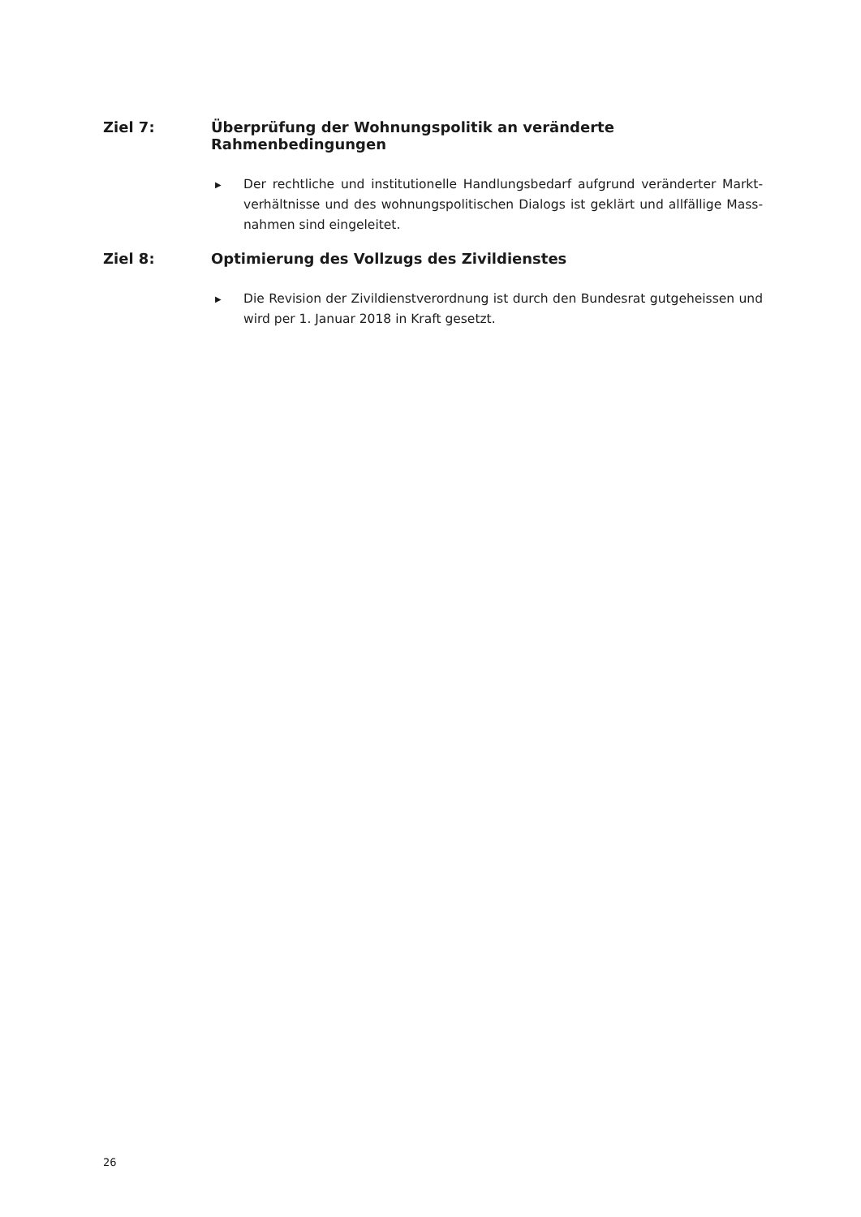Ziel 7: Überprüfung der Wohnungspolitik an veränderte Rahmenbedingungen
▶
Der rechtliche und institutionelle Handlungsbedarf aufgrund veränderter Markt­verhältnisse und des wohnungspolitischen Dialogs ist geklärt und allfällige Mass­nahmen sind eingeleitet.
Ziel 8: Optimierung des Vollzugs des Zivildienstes
▶
Die Revision der Zivildienstverordnung ist durch den Bundesrat gutgeheissen und wird per 1. Januar 2018 in Kraft gesetzt.
26